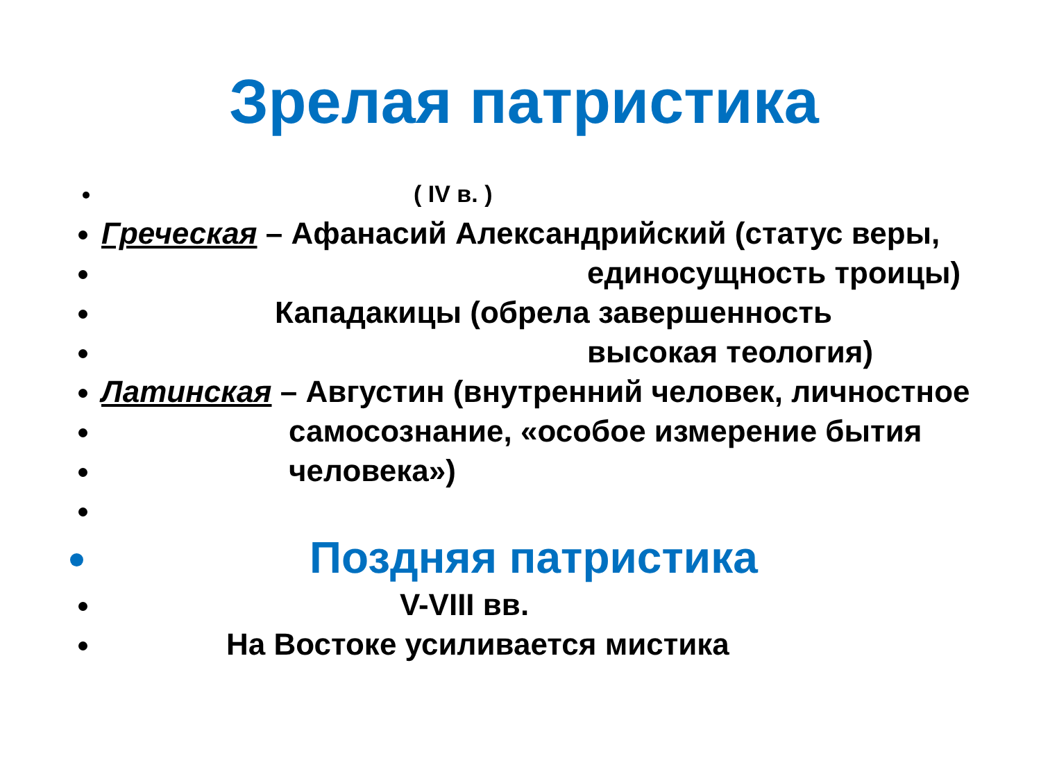Зрелая патристика
( IV в. )
Греческая – Афанасий Александрийский (статус веры,
единосущность троицы)
Кападакицы (обрела завершенность
высокая теология)
Латинская – Августин (внутренний человек, личностное
самосознание, «особое измерение бытия
человека»)
Поздняя патристика
V-VIII вв.
На Востоке усиливается мистика